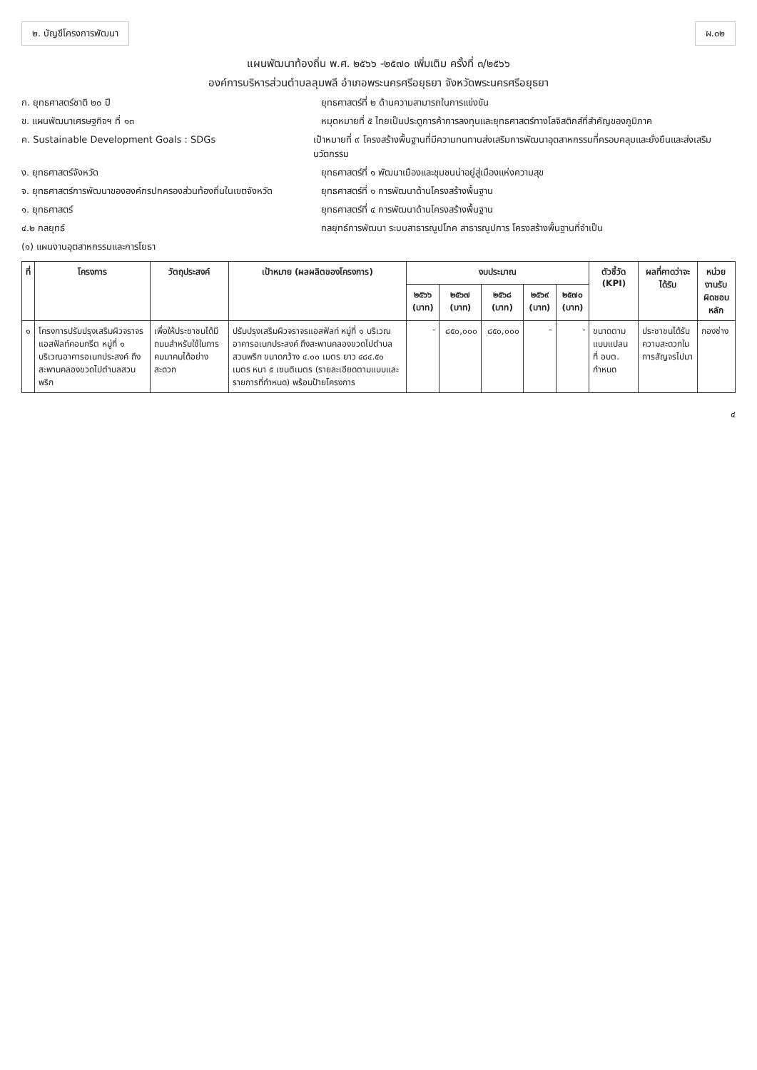๒. บัญชีโครงการพัฒนา ผ.๐๒
แผนพัฒนาท้องถิ่น พ.ศ. ๒๕๖๖ -๒๕๗๐ เพิ่มเติม ครั้งที่ ๓/๒๕๖๖
องค์การบริหารส่วนตำบลลุมพลี อำเภอพระนครศรีอยุธยา จังหวัดพระนครศรีอยุธยา
ก. ยุทธศาสตร์ชาติ ๒๐ ปี ยุทธศาสตร์ที่ ๒ ด้านความสามารถในการแข่งขัน
ข. แผนพัฒนาเศรษฐกิจฯ ที่ ๑๓ หมุดหมายที่ ๕ ไทยเป็นประตูการค้าการลงทุนและยุทธศาสตร์ทางโลจิสติกส์ที่สำคัญของภูมิภาค
ค. Sustainable Development Goals : SDGs เป้าหมายที่ ๙ โครงสร้างพื้นฐานที่มีความทนทานส่งเสริมการพัฒนาอุตสาหกรรมที่ครอบคลุมและยั่งยืนและส่งเสริมนวัตกรรม
ง. ยุทธศาสตร์จังหวัด ยุทธศาสตร์ที่ ๑ พัฒนาเมืองและชุมชนน่าอยู่สู่เมืองแห่งความสุข
จ. ยุทธศาสตร์การพัฒนาขององค์กรปกครองส่วนท้องถิ่นในเขตจังหวัด
ยุทธศาสตร์ที่ ๑ การพัฒนาด้านโครงสร้างพื้นฐาน
๑. ยุทธศาสตร์ ยุทธศาสตร์ที่ ๔ การพัฒนาด้านโครงสร้างพื้นฐาน
๔.๒ กลยุทธ์ กลยุทธ์การพัฒนา ระบบสาธารณูปโภค สาธารณูปการ โครงสร้างพื้นฐานที่จำเป็น
(๑) แผนงานอุตสาหกรรมและการโยธา
| ที่ | โครงการ | วัตถุประสงค์ | เป้าหมาย (ผลผลิตของโครงการ) | งบประมาณ | | | | | ตัวชี้วัด (KPI) | ผลที่คาดว่าจะได้รับ | หน่วยงานรับผิดชอบหลัก |
| --- | --- | --- | --- | --- | --- | --- | --- | --- | --- | --- | --- |
| | | | | ๒๕๖๖ (บาท) | ๒๕๖๗ (บาท) | ๒๕๖๘ (บาท) | ๒๕๖๙ (บาท) | ๒๕๗๐ (บาท) | | | |
| ๑ | โครงการปรับปรุงเสริมผิวจราจรแอสฟัลท์คอนกรีต หมู่ที่ ๑ บริเวณอาคารอเนกประสงค์ ถึงสะพานคลองขวดไปตำบลสวนพริก | เพื่อให้ประชาชนได้มีถนนสำหรับใช้ในการคมนาคมได้อย่างสะดวก | ปรับปรุงเสริมผิวจราจรแอสฟัลท์ หมู่ที่ ๑ บริเวณอาคารอเนกประสงค์ ถึงสะพานคลองขวดไปตำบลสวนพริก ขนาดกว้าง ๔.๐๐ เมตร ยาว ๔๘๔.๕๐ เมตร หนา ๕ เซนติเมตร (รายละเอียดตามแบบและรายการที่กำหนด) พร้อมป้ายโครงการ | - | ๘๕๐,๐๐๐ | ๘๕๐,๐๐๐ | - | - | ขนาดตามแบบแปลน ที่ อบต. กำหนด | ประชาชนได้รับความสะดวกในการสัญจรไปมา | กองช่าง |
๔